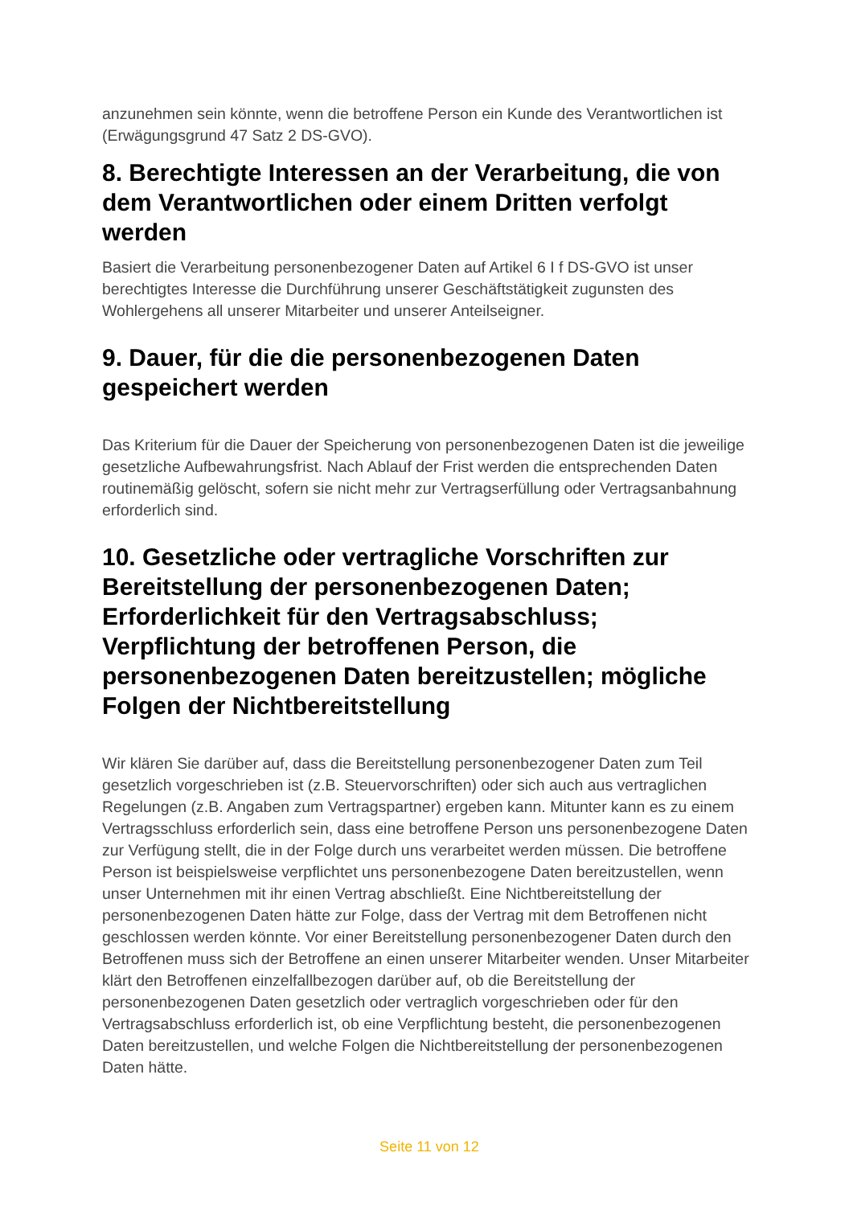anzunehmen sein könnte, wenn die betroffene Person ein Kunde des Verantwortlichen ist (Erwägungsgrund 47 Satz 2 DS-GVO).
8. Berechtigte Interessen an der Verarbeitung, die von dem Verantwortlichen oder einem Dritten verfolgt werden
Basiert die Verarbeitung personenbezogener Daten auf Artikel 6 I f DS-GVO ist unser berechtigtes Interesse die Durchführung unserer Geschäftstätigkeit zugunsten des Wohlergehens all unserer Mitarbeiter und unserer Anteilseigner.
9. Dauer, für die die personenbezogenen Daten gespeichert werden
Das Kriterium für die Dauer der Speicherung von personenbezogenen Daten ist die jeweilige gesetzliche Aufbewahrungsfrist. Nach Ablauf der Frist werden die entsprechenden Daten routinemäßig gelöscht, sofern sie nicht mehr zur Vertragserfüllung oder Vertragsanbahnung erforderlich sind.
10. Gesetzliche oder vertragliche Vorschriften zur Bereitstellung der personenbezogenen Daten; Erforderlichkeit für den Vertragsabschluss; Verpflichtung der betroffenen Person, die personenbezogenen Daten bereitzustellen; mögliche Folgen der Nichtbereitstellung
Wir klären Sie darüber auf, dass die Bereitstellung personenbezogener Daten zum Teil gesetzlich vorgeschrieben ist (z.B. Steuervorschriften) oder sich auch aus vertraglichen Regelungen (z.B. Angaben zum Vertragspartner) ergeben kann. Mitunter kann es zu einem Vertragsschluss erforderlich sein, dass eine betroffene Person uns personenbezogene Daten zur Verfügung stellt, die in der Folge durch uns verarbeitet werden müssen. Die betroffene Person ist beispielsweise verpflichtet uns personenbezogene Daten bereitzustellen, wenn unser Unternehmen mit ihr einen Vertrag abschließt. Eine Nichtbereitstellung der personenbezogenen Daten hätte zur Folge, dass der Vertrag mit dem Betroffenen nicht geschlossen werden könnte. Vor einer Bereitstellung personenbezogener Daten durch den Betroffenen muss sich der Betroffene an einen unserer Mitarbeiter wenden. Unser Mitarbeiter klärt den Betroffenen einzelfallbezogen darüber auf, ob die Bereitstellung der personenbezogenen Daten gesetzlich oder vertraglich vorgeschrieben oder für den Vertragsabschluss erforderlich ist, ob eine Verpflichtung besteht, die personenbezogenen Daten bereitzustellen, und welche Folgen die Nichtbereitstellung der personenbezogenen Daten hätte.
Seite 11 von 12